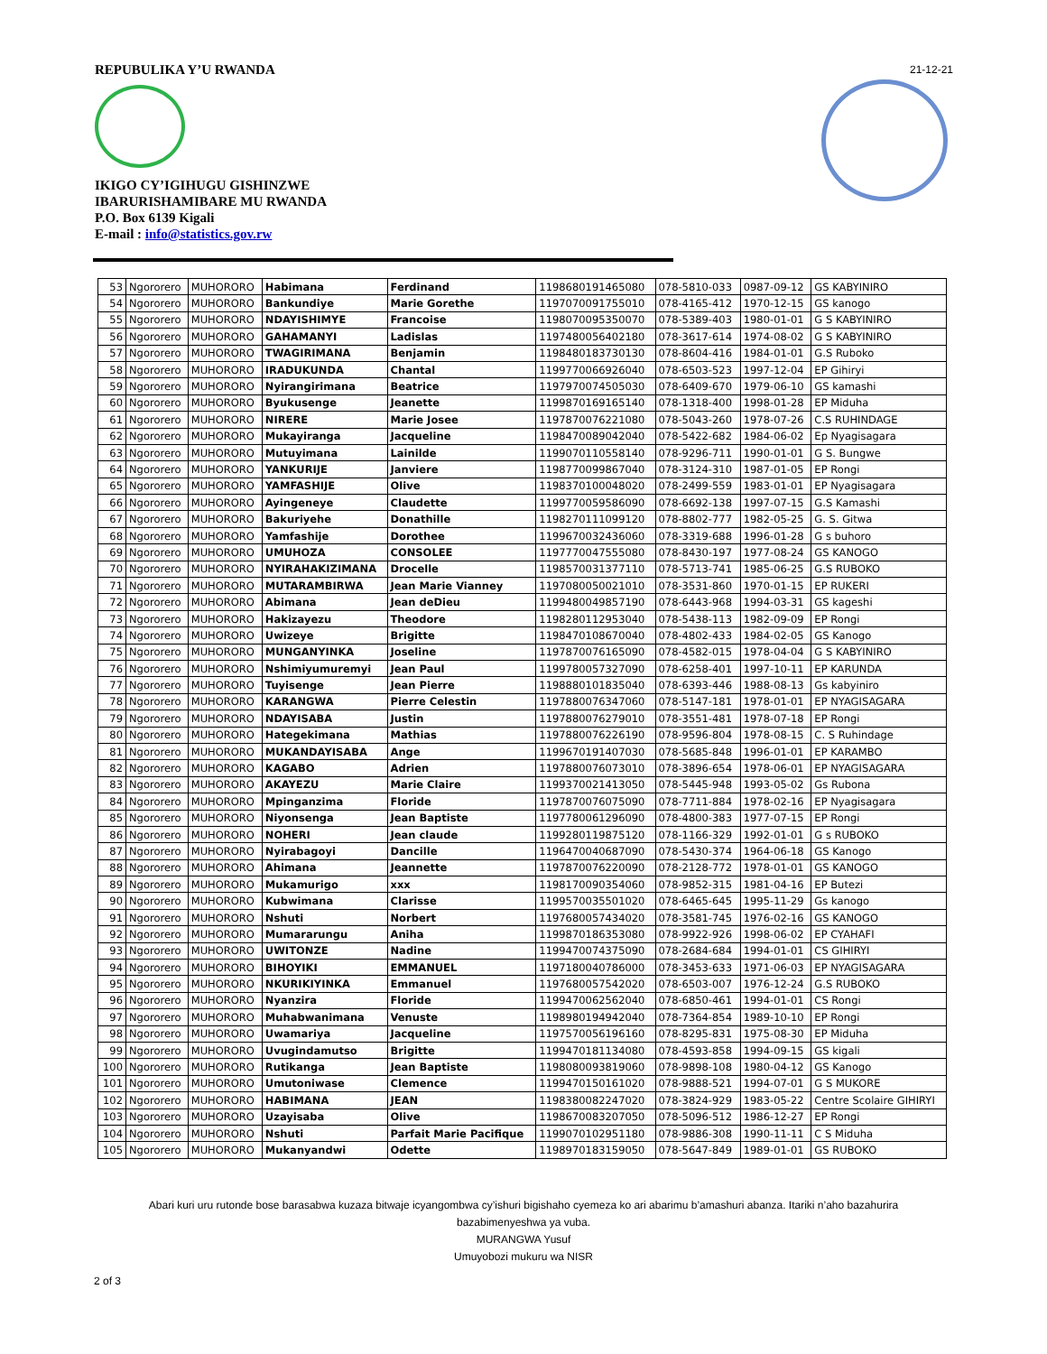21-12-21
REPUBULIKA Y’U RWANDA
IKIGO CY’IGIHUGU GISHINZWE
IBARURISHAMIBARE MU RWANDA
P.O. Box 6139 Kigali
E-mail : info@statistics.gov.rw
| 53 | Ngororero | MUHORORO | Habimana | Ferdinand | 1198680191465080 | 078-5810-033 | 0987-09-12 | GS KABYINIRO |
| 54 | Ngororero | MUHORORO | Bankundiye | Marie Gorethe | 1197070091755010 | 078-4165-412 | 1970-12-15 | GS kanogo |
| 55 | Ngororero | MUHORORO | NDAYISHIMYE | Francoise | 1198070095350070 | 078-5389-403 | 1980-01-01 | G S KABYINIRO |
| 56 | Ngororero | MUHORORO | GAHAMANYI | Ladislas | 1197480056402180 | 078-3617-614 | 1974-08-02 | G S KABYINIRO |
| 57 | Ngororero | MUHORORO | TWAGIRIMANA | Benjamin | 1198480183730130 | 078-8604-416 | 1984-01-01 | G.S Ruboko |
| 58 | Ngororero | MUHORORO | IRADUKUNDA | Chantal | 1199770066926040 | 078-6503-523 | 1997-12-04 | EP Gihiryi |
| 59 | Ngororero | MUHORORO | Nyirangirimana | Beatrice | 1197970074505030 | 078-6409-670 | 1979-06-10 | GS kamashi |
| 60 | Ngororero | MUHORORO | Byukusenge | Jeanette | 1199870169165140 | 078-1318-400 | 1998-01-28 | EP Miduha |
| 61 | Ngororero | MUHORORO | NIRERE | Marie Josee | 1197870076221080 | 078-5043-260 | 1978-07-26 | C.S RUHINDAGE |
| 62 | Ngororero | MUHORORO | Mukayiranga | Jacqueline | 1198470089042040 | 078-5422-682 | 1984-06-02 | Ep Nyagisagara |
| 63 | Ngororero | MUHORORO | Mutuyimana | Lainilde | 1199070110558140 | 078-9296-711 | 1990-01-01 | G S. Bungwe |
| 64 | Ngororero | MUHORORO | YANKURIJE | Janviere | 1198770099867040 | 078-3124-310 | 1987-01-05 | EP Rongi |
| 65 | Ngororero | MUHORORO | YAMFASHIJE | Olive | 1198370100048020 | 078-2499-559 | 1983-01-01 | EP Nyagisagara |
| 66 | Ngororero | MUHORORO | Ayingeneye | Claudette | 1199770059586090 | 078-6692-138 | 1997-07-15 | G.S Kamashi |
| 67 | Ngororero | MUHORORO | Bakuriyehe | Donathille | 1198270111099120 | 078-8802-777 | 1982-05-25 | G. S. Gitwa |
| 68 | Ngororero | MUHORORO | Yamfashije | Dorothee | 1199670032436060 | 078-3319-688 | 1996-01-28 | G s buhoro |
| 69 | Ngororero | MUHORORO | UMUHOZA | CONSOLEE | 1197770047555080 | 078-8430-197 | 1977-08-24 | GS KANOGO |
| 70 | Ngororero | MUHORORO | NYIRAHAKIZIMANA | Drocelle | 1198570031377110 | 078-5713-741 | 1985-06-25 | G.S RUBOKO |
| 71 | Ngororero | MUHORORO | MUTARAMBIRWA | Jean Marie Vianney | 1197080050021010 | 078-3531-860 | 1970-01-15 | EP RUKERI |
| 72 | Ngororero | MUHORORO | Abimana | Jean deDieu | 1199480049857190 | 078-6443-968 | 1994-03-31 | GS kageshi |
| 73 | Ngororero | MUHORORO | Hakizayezu | Theodore | 1198280112953040 | 078-5438-113 | 1982-09-09 | EP Rongi |
| 74 | Ngororero | MUHORORO | Uwizeye | Brigitte | 1198470108670040 | 078-4802-433 | 1984-02-05 | GS Kanogo |
| 75 | Ngororero | MUHORORO | MUNGANYINKA | Joseline | 1197870076165090 | 078-4582-015 | 1978-04-04 | G S KABYINIRO |
| 76 | Ngororero | MUHORORO | Nshimiyumuremyi | Jean Paul | 1199780057327090 | 078-6258-401 | 1997-10-11 | EP KARUNDA |
| 77 | Ngororero | MUHORORO | Tuyisenge | Jean Pierre | 1198880101835040 | 078-6393-446 | 1988-08-13 | Gs kabyiniro |
| 78 | Ngororero | MUHORORO | KARANGWA | Pierre Celestin | 1197880076347060 | 078-5147-181 | 1978-01-01 | EP NYAGISAGARA |
| 79 | Ngororero | MUHORORO | NDAYISABA | Justin | 1197880076279010 | 078-3551-481 | 1978-07-18 | EP Rongi |
| 80 | Ngororero | MUHORORO | Hategekimana | Mathias | 1197880076226190 | 078-9596-804 | 1978-08-15 | C. S Ruhindage |
| 81 | Ngororero | MUHORORO | MUKANDAYISABA | Ange | 1199670191407030 | 078-5685-848 | 1996-01-01 | EP KARAMBO |
| 82 | Ngororero | MUHORORO | KAGABO | Adrien | 1197880076073010 | 078-3896-654 | 1978-06-01 | EP NYAGISAGARA |
| 83 | Ngororero | MUHORORO | AKAYEZU | Marie Claire | 1199370021413050 | 078-5445-948 | 1993-05-02 | Gs Rubona |
| 84 | Ngororero | MUHORORO | Mpinganzima | Floride | 1197870076075090 | 078-7711-884 | 1978-02-16 | EP Nyagisagara |
| 85 | Ngororero | MUHORORO | Niyonsenga | Jean Baptiste | 1197780061296090 | 078-4800-383 | 1977-07-15 | EP Rongi |
| 86 | Ngororero | MUHORORO | NOHERI | Jean claude | 1199280119875120 | 078-1166-329 | 1992-01-01 | G s RUBOKO |
| 87 | Ngororero | MUHORORO | Nyirabagoyi | Dancille | 1196470040687090 | 078-5430-374 | 1964-06-18 | GS Kanogo |
| 88 | Ngororero | MUHORORO | Ahimana | Jeannette | 1197870076220090 | 078-2128-772 | 1978-01-01 | GS KANOGO |
| 89 | Ngororero | MUHORORO | Mukamurigo | xxx | 1198170090354060 | 078-9852-315 | 1981-04-16 | EP Butezi |
| 90 | Ngororero | MUHORORO | Kubwimana | Clarisse | 1199570035501020 | 078-6465-645 | 1995-11-29 | Gs kanogo |
| 91 | Ngororero | MUHORORO | Nshuti | Norbert | 1197680057434020 | 078-3581-745 | 1976-02-16 | GS KANOGO |
| 92 | Ngororero | MUHORORO | Mumararungu | Aniha | 1199870186353080 | 078-9922-926 | 1998-06-02 | EP CYAHAFI |
| 93 | Ngororero | MUHORORO | UWITONZE | Nadine | 1199470074375090 | 078-2684-684 | 1994-01-01 | CS GIHIRYI |
| 94 | Ngororero | MUHORORO | BIHOYIKI | EMMANUEL | 1197180040786000 | 078-3453-633 | 1971-06-03 | EP NYAGISAGARA |
| 95 | Ngororero | MUHORORO | NKURIKIYINKA | Emmanuel | 1197680057542020 | 078-6503-007 | 1976-12-24 | G.S RUBOKO |
| 96 | Ngororero | MUHORORO | Nyanzira | Floride | 1199470062562040 | 078-6850-461 | 1994-01-01 | CS Rongi |
| 97 | Ngororero | MUHORORO | Muhabwanimana | Venuste | 1198980194942040 | 078-7364-854 | 1989-10-10 | EP Rongi |
| 98 | Ngororero | MUHORORO | Uwamariya | Jacqueline | 1197570056196160 | 078-8295-831 | 1975-08-30 | EP Miduha |
| 99 | Ngororero | MUHORORO | Uvugindamutso | Brigitte | 1199470181134080 | 078-4593-858 | 1994-09-15 | GS kigali |
| 100 | Ngororero | MUHORORO | Rutikanga | Jean Baptiste | 1198080093819060 | 078-9898-108 | 1980-04-12 | GS Kanogo |
| 101 | Ngororero | MUHORORO | Umutoniwase | Clemence | 1199470150161020 | 078-9888-521 | 1994-07-01 | G S MUKORE |
| 102 | Ngororero | MUHORORO | HABIMANA | JEAN | 1198380082247020 | 078-3824-929 | 1983-05-22 | Centre Scolaire GIHIRYI |
| 103 | Ngororero | MUHORORO | Uzayisaba | Olive | 1198670083207050 | 078-5096-512 | 1986-12-27 | EP Rongi |
| 104 | Ngororero | MUHORORO | Nshuti | Parfait Marie Pacifique | 1199070102951180 | 078-9886-308 | 1990-11-11 | C S Miduha |
| 105 | Ngororero | MUHORORO | Mukanyandwi | Odette | 1198970183159050 | 078-5647-849 | 1989-01-01 | GS RUBOKO |
Abari kuri uru rutonde bose barasabwa kuzaza bitwaje icyangombwa cy’ishuri bigishaho cyemeza ko ari abarimu b’amashuri abanza. Itariki n’aho bazahurira
bazabimenyeshwa ya vuba.
MURANGWA Yusuf
Umuyobozi mukuru wa NISR
2 of 3